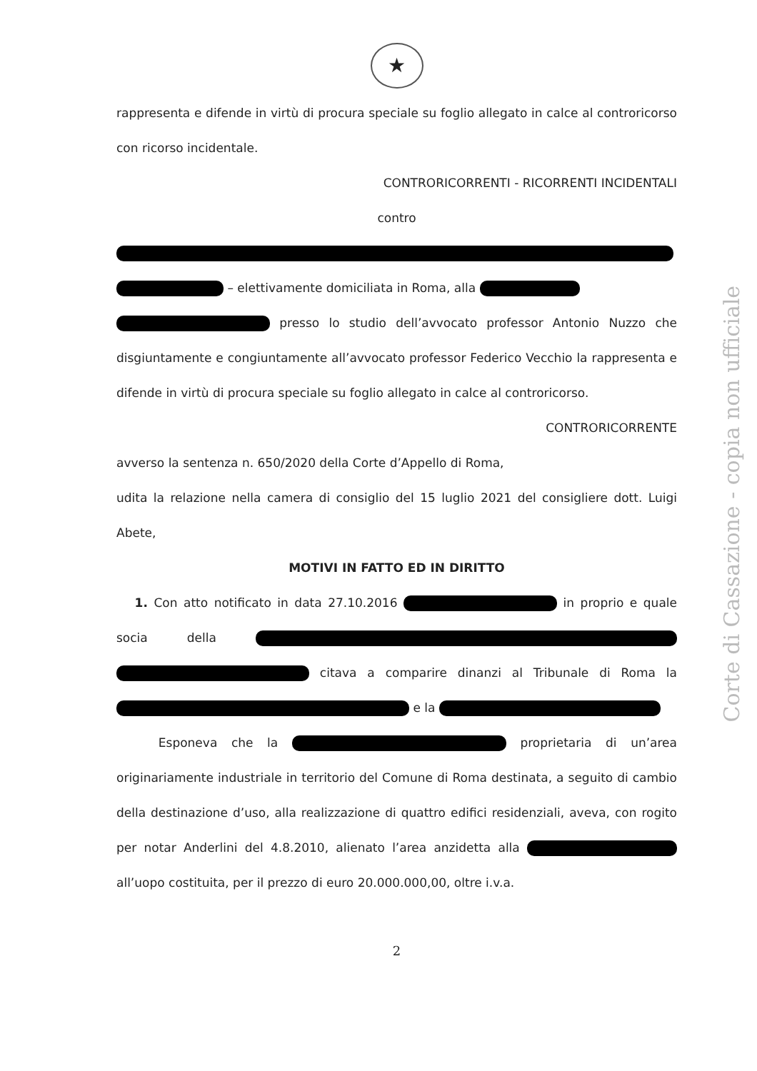★
rappresenta e difende in virtù di procura speciale su foglio allegato in calce al controricorso con ricorso incidentale.
CONTRORICORRENTI - RICORRENTI INCIDENTALI
contro
– elettivamente domiciliata in Roma, alla
presso lo studio dell’avvocato professor Antonio Nuzzo che disgiuntamente e congiuntamente all’avvocato professor Federico Vecchio la rappresenta e difende in virtù di procura speciale su foglio allegato in calce al controricorso.
CONTRORICORRENTE
avverso la sentenza n. 650/2020 della Corte d’Appello di Roma,
udita la relazione nella camera di consiglio del 15 luglio 2021 del consigliere dott. Luigi Abete,
MOTIVI IN FATTO ED IN DIRITTO
1. Con atto notificato in data 27.10.2016 in proprio e quale socia della citava a comparire dinanzi al Tribunale di Roma la e la
Esponeva che la proprietaria di un’area originariamente industriale in territorio del Comune di Roma destinata, a seguito di cambio della destinazione d’uso, alla realizzazione di quattro edifici residenziali, aveva, con rogito per notar Anderlini del 4.8.2010, alienato l’area anzidetta alla all’uopo costituita, per il prezzo di euro 20.000.000,00, oltre i.v.a.
2
Corte di Cassazione - copia non ufficiale